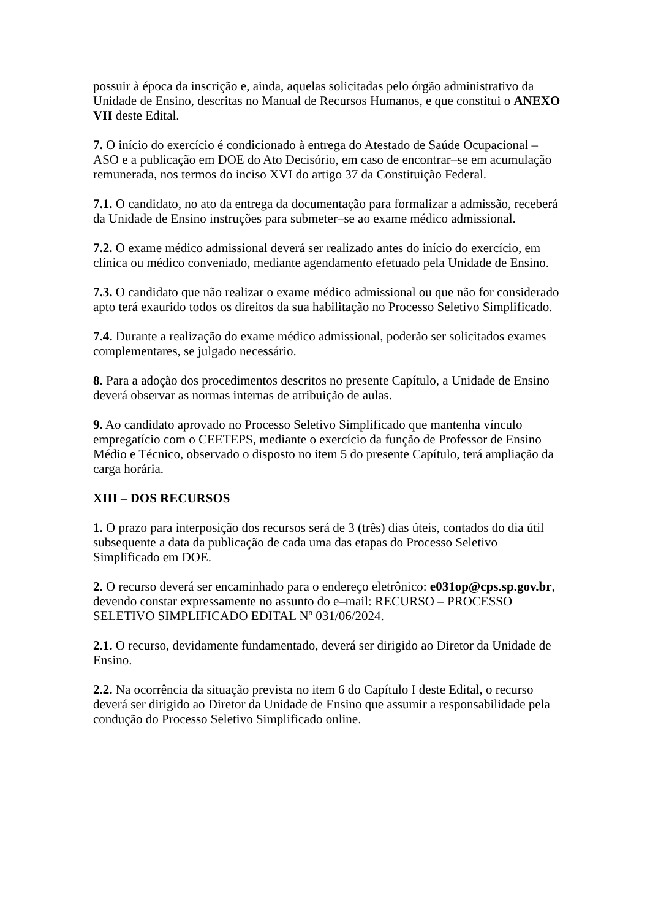possuir à época da inscrição e, ainda, aquelas solicitadas pelo órgão administrativo da Unidade de Ensino, descritas no Manual de Recursos Humanos, e que constitui o ANEXO VII deste Edital.
7. O início do exercício é condicionado à entrega do Atestado de Saúde Ocupacional – ASO e a publicação em DOE do Ato Decisório, em caso de encontrar–se em acumulação remunerada, nos termos do inciso XVI do artigo 37 da Constituição Federal.
7.1. O candidato, no ato da entrega da documentação para formalizar a admissão, receberá da Unidade de Ensino instruções para submeter–se ao exame médico admissional.
7.2. O exame médico admissional deverá ser realizado antes do início do exercício, em clínica ou médico conveniado, mediante agendamento efetuado pela Unidade de Ensino.
7.3. O candidato que não realizar o exame médico admissional ou que não for considerado apto terá exaurido todos os direitos da sua habilitação no Processo Seletivo Simplificado.
7.4. Durante a realização do exame médico admissional, poderão ser solicitados exames complementares, se julgado necessário.
8. Para a adoção dos procedimentos descritos no presente Capítulo, a Unidade de Ensino deverá observar as normas internas de atribuição de aulas.
9. Ao candidato aprovado no Processo Seletivo Simplificado que mantenha vínculo empregatício com o CEETEPS, mediante o exercício da função de Professor de Ensino Médio e Técnico, observado o disposto no item 5 do presente Capítulo, terá ampliação da carga horária.
XIII – DOS RECURSOS
1. O prazo para interposição dos recursos será de 3 (três) dias úteis, contados do dia útil subsequente a data da publicação de cada uma das etapas do Processo Seletivo Simplificado em DOE.
2. O recurso deverá ser encaminhado para o endereço eletrônico: e031op@cps.sp.gov.br, devendo constar expressamente no assunto do e–mail: RECURSO – PROCESSO SELETIVO SIMPLIFICADO EDITAL Nº 031/06/2024.
2.1. O recurso, devidamente fundamentado, deverá ser dirigido ao Diretor da Unidade de Ensino.
2.2. Na ocorrência da situação prevista no item 6 do Capítulo I deste Edital, o recurso deverá ser dirigido ao Diretor da Unidade de Ensino que assumir a responsabilidade pela condução do Processo Seletivo Simplificado online.